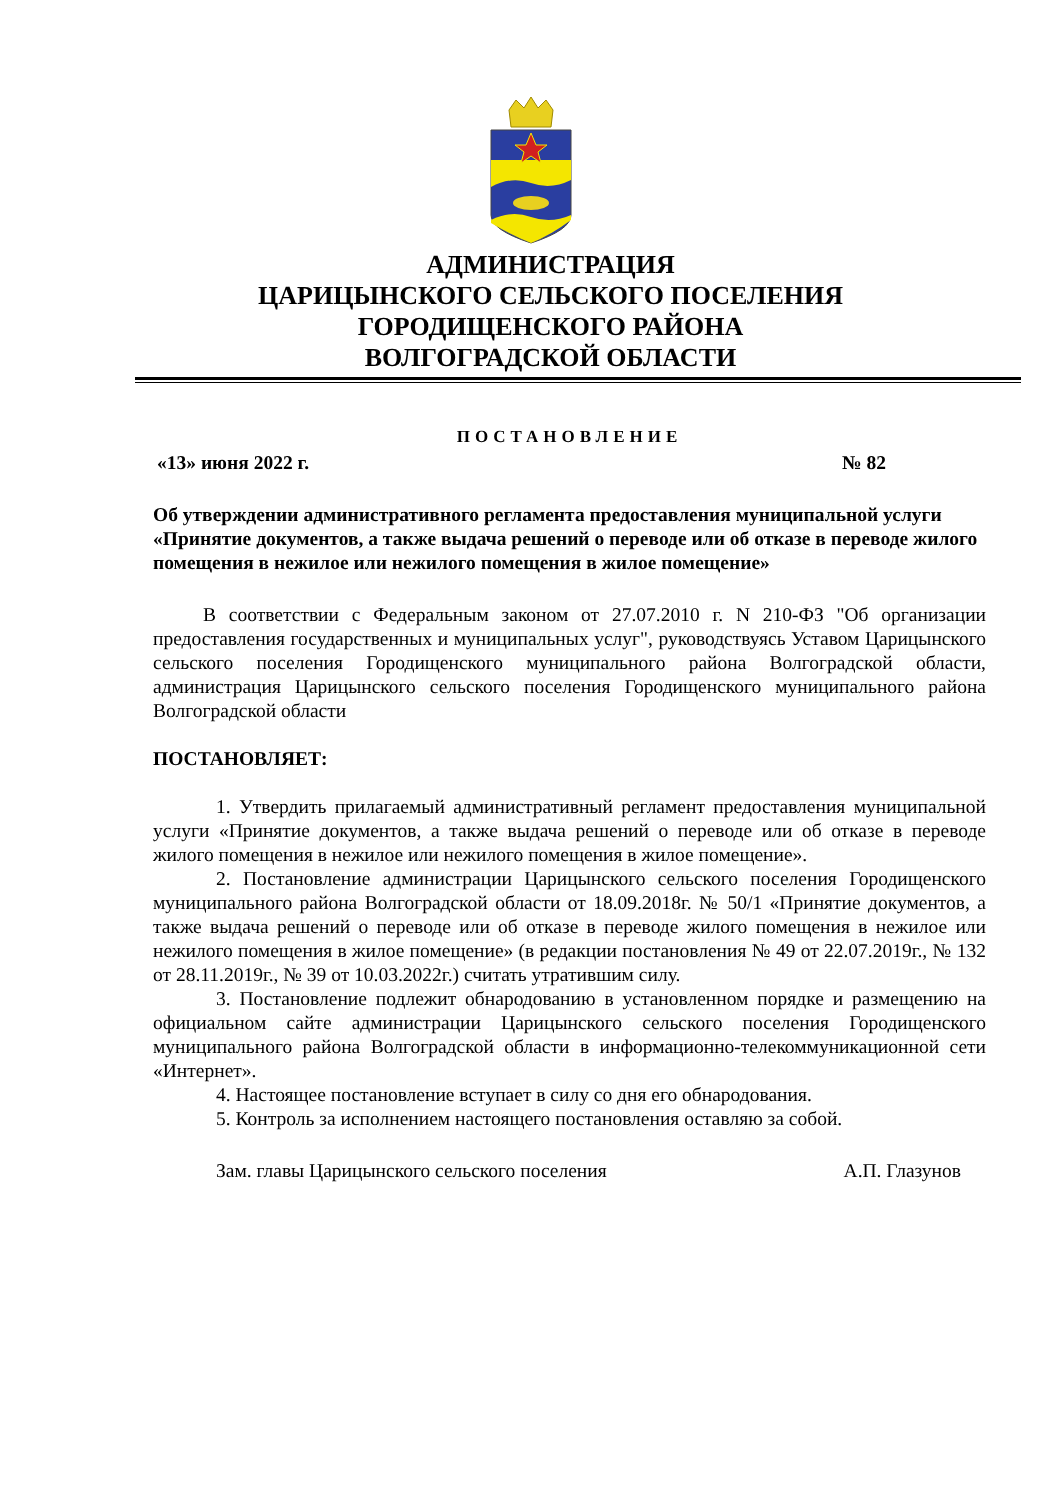АДМИНИСТРАЦИЯ
ЦАРИЦЫНСКОГО СЕЛЬСКОГО ПОСЕЛЕНИЯ
ГОРОДИЩЕНСКОГО РАЙОНА
ВОЛГОГРАДСКОЙ ОБЛАСТИ
ПОСТАНОВЛЕНИЕ
«13» июня 2022 г. № 82
Об утверждении административного регламента предоставления муниципальной услуги «Принятие документов, а также выдача решений о переводе или об отказе в переводе жилого помещения в нежилое или нежилого помещения в жилое помещение»
В соответствии с Федеральным законом от 27.07.2010 г. N 210-ФЗ "Об организации предоставления государственных и муниципальных услуг", руководствуясь Уставом Царицынского сельского поселения Городищенского муниципального района Волгоградской области, администрация Царицынского сельского поселения Городищенского муниципального района Волгоградской области
ПОСТАНОВЛЯЕТ:
1. Утвердить прилагаемый административный регламент предоставления муниципальной услуги «Принятие документов, а также выдача решений о переводе или об отказе в переводе жилого помещения в нежилое или нежилого помещения в жилое помещение».
2. Постановление администрации Царицынского сельского поселения Городищенского муниципального района Волгоградской области от 18.09.2018г. № 50/1 «Принятие документов, а также выдача решений о переводе или об отказе в переводе жилого помещения в нежилое или нежилого помещения в жилое помещение» (в редакции постановления № 49 от 22.07.2019г., № 132 от 28.11.2019г., № 39 от 10.03.2022г.) считать утратившим силу.
3. Постановление подлежит обнародованию в установленном порядке и размещению на официальном сайте администрации Царицынского сельского поселения Городищенского муниципального района Волгоградской области в информационно-телекоммуникационной сети «Интернет».
4. Настоящее постановление вступает в силу со дня его обнародования.
5. Контроль за исполнением настоящего постановления оставляю за собой.
Зам. главы Царицынского сельского поселения А.П. Глазунов